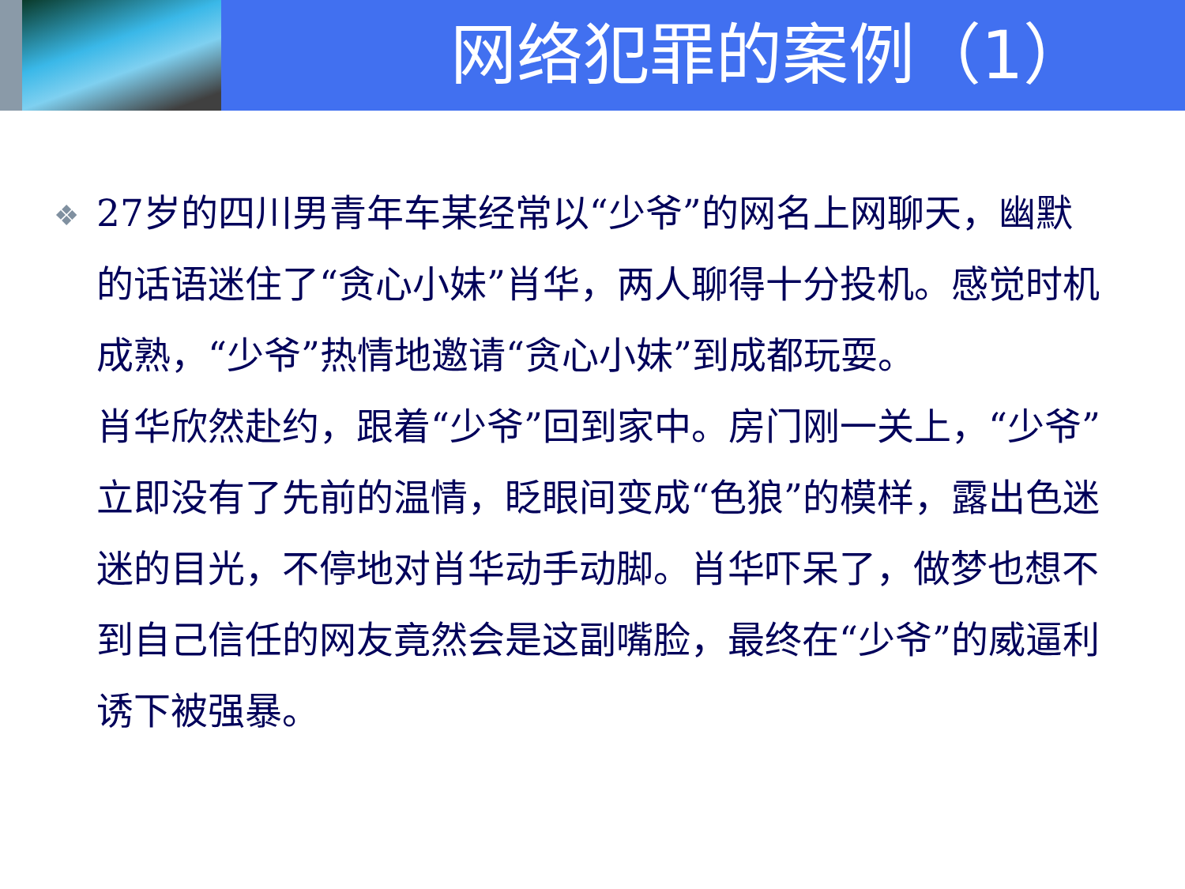网络犯罪的案例（1）
❖
27岁的四川男青年车某经常以“少爷”的网名上网聊天，幽默的话语迷住了“贪心小妹”肖华，两人聊得十分投机。感觉时机成熟，“少爷”热情地邀请“贪心小妹”到成都玩耍。
肖华欣然赴约，跟着“少爷”回到家中。房门刚一关上，“少爷”立即没有了先前的温情，眨眼间变成“色狼”的模样，露出色迷迷的目光，不停地对肖华动手动脚。肖华吓呆了，做梦也想不到自己信任的网友竟然会是这副嘴脸，最终在“少爷”的威逼利诱下被强暴。